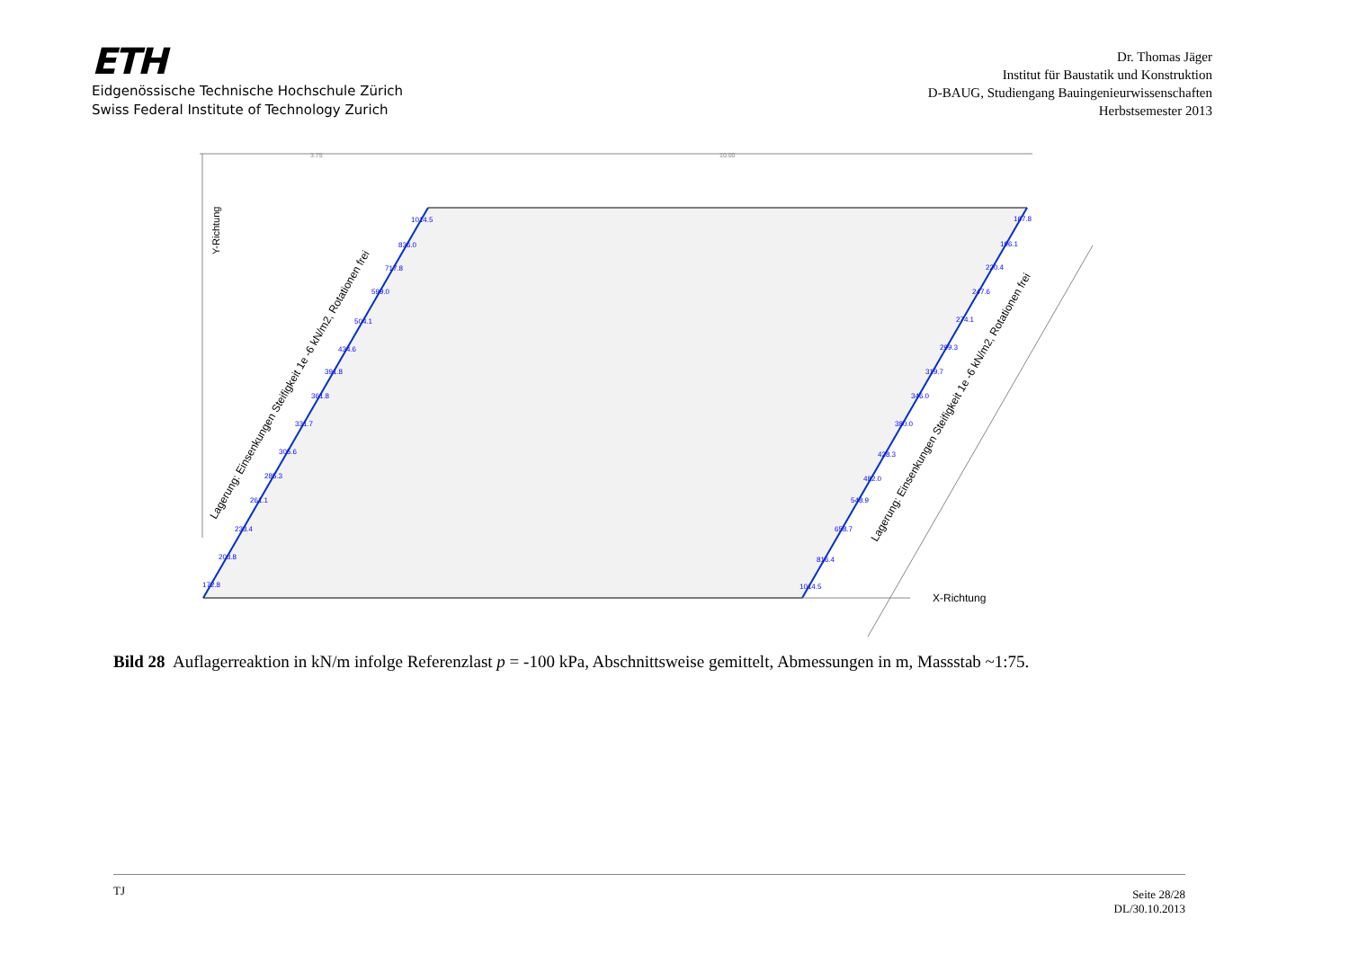ETH
Eidgenössische Technische Hochschule Zürich
Swiss Federal Institute of Technology Zurich
Dr. Thomas Jäger
Institut für Baustatik und Konstruktion
D-BAUG, Studiengang Bauingenieurwissenschaften
Herbstsemester 2013
3.75
10.00
Y-Richtung
X-Richtung
Lagerung: Einsenkungen Steifigkeit 1e -6 kN/m2, Rotationen frei
Lagerung: Einsenkungen Steifigkeit 1e -6 kN/m2, Rotationen frei
1014.5
836.0
717.8
599.0
504.1
434.6
391.8
361.8
331.7
305.6
285.3
261.1
233.4
203.8
172.8
167.8
196.1
220.4
247.6
274.1
299.3
319.7
346.0
380.0
428.3
482.0
548.9
658.7
816.4
1014.5
Bild 28 Auflagerreaktion in kN/m infolge Referenzlast p = -100 kPa, Abschnittsweise gemittelt, Abmessungen in m, Massstab ~1:75.
TJ
Seite 28/28
DL/30.10.2013